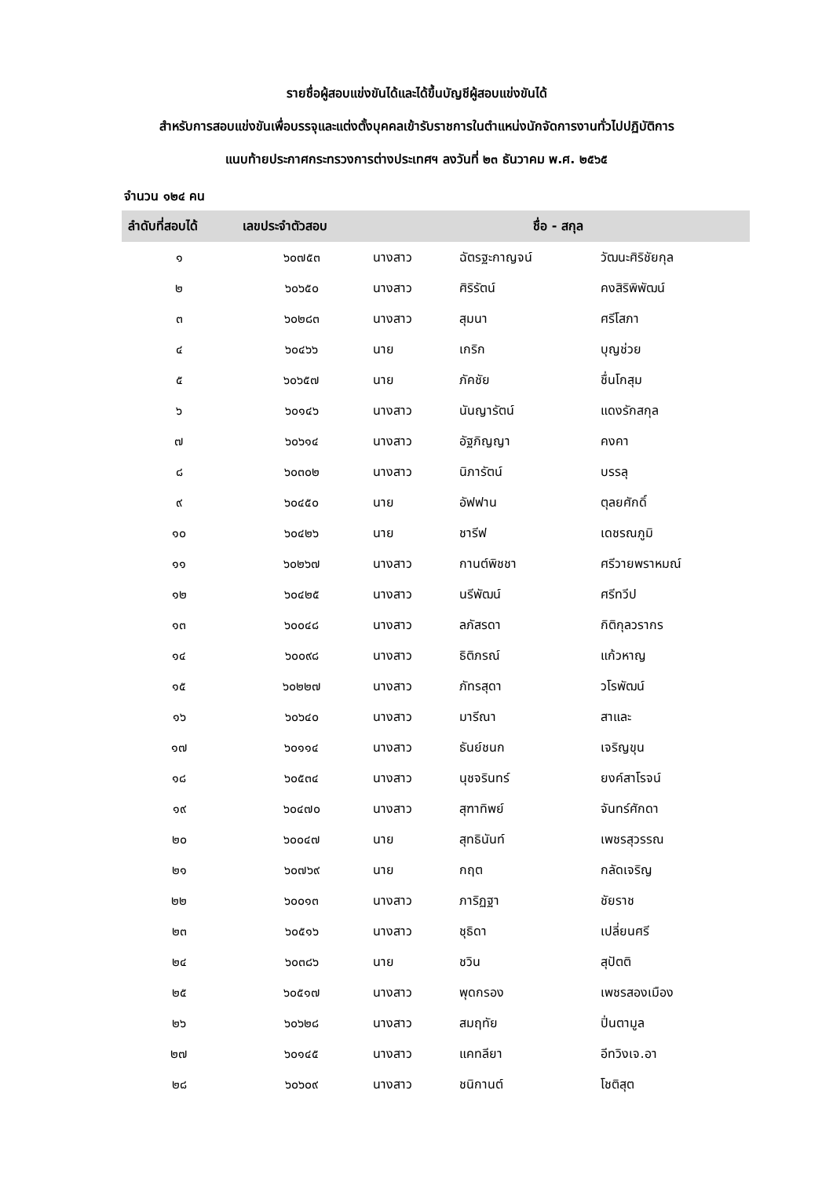รายชื่อผู้สอบแข่งขันได้และได้ขึ้นบัญชีผู้สอบแข่งขันได้
สำหรับการสอบแข่งขันเพื่อบรรจุและแต่งตั้งบุคคลเข้ารับราชการในตำแหน่งนักจัดการงานทั่วไปปฏิบัติการ
แนบท้ายประกาศกระทรวงการต่างประเทศฯ ลงวันที่ ๒๓ ธันวาคม พ.ศ. ๒๕๖๕
จำนวน ๑๒๔ คน
| ลำดับที่สอบได้ | เลขประจำตัวสอบ | ชื่อ - สกุล | | |
| --- | --- | --- | --- | --- |
| ๑ | ๖๐๗๕๓ | นางสาว | ฉัตรฐะกาญจน์ | วัฒนะศิริชัยกุล |
| ๒ | ๖๐๖๕๐ | นางสาว | ศิริรัตน์ | คงสิริพิพัฒน์ |
| ๓ | ๖๐๒๘๓ | นางสาว | สุมนา | ศรีโสภา |
| ๔ | ๖๐๔๖๖ | นาย | เกริก | บุญช่วย |
| ๕ | ๖๐๖๕๗ | นาย | ภัคชัย | ชื่นโกสุม |
| ๖ | ๖๐๑๔๖ | นางสาว | นันญารัตน์ | แดงรักสกุล |
| ๗ | ๖๐๖๑๔ | นางสาว | อัฐภิญญา | คงคา |
| ๘ | ๖๐๓๐๒ | นางสาว | นิภารัตน์ | บรรลุ |
| ๙ | ๖๐๔๕๐ | นาย | อัฟฟาน | ตุลยศักดิ์ |
| ๑๐ | ๖๐๔๒๖ | นาย | ชารีฟ | เดชรณภูมิ |
| ๑๑ | ๖๐๒๖๗ | นางสาว | กานต์พิชชา | ศรีวายพราหมณ์ |
| ๑๒ | ๖๐๔๒๕ | นางสาว | นรีพัฒน์ | ศรีทวีป |
| ๑๓ | ๖๐๐๔๘ | นางสาว | ลภัสรดา | กิติกุลวรากร |
| ๑๔ | ๖๐๐๙๘ | นางสาว | ธิติภรณ์ | แก้วหาญ |
| ๑๕ | ๖๐๒๒๗ | นางสาว | ภัทรสุดา | วโรพัฒน์ |
| ๑๖ | ๖๐๖๔๐ | นางสาว | มารีณา | สาและ |
| ๑๗ | ๖๐๑๑๔ | นางสาว | ธันย์ชนก | เจริญขุน |
| ๑๘ | ๖๐๕๓๔ | นางสาว | นุชจรินทร์ | ยงค์สาโรจน์ |
| ๑๙ | ๖๐๔๗๐ | นางสาว | สุฑาทิพย์ | จันทร์ศักดา |
| ๒๐ | ๖๐๐๔๗ | นาย | สุทธินันท์ | เพชรสุวรรณ |
| ๒๑ | ๖๐๗๖๙ | นาย | กฤต | กลัดเจริญ |
| ๒๒ | ๖๐๐๑๓ | นางสาว | ภาริฏฐา | ชัยราช |
| ๒๓ | ๖๐๕๑๖ | นางสาว | ชุธิดา | เปลี่ยนศรี |
| ๒๔ | ๖๐๓๘๖ | นาย | ชวิน | สุปัตติ |
| ๒๕ | ๖๐๕๑๗ | นางสาว | พุดกรอง | เพชรสองเมือง |
| ๒๖ | ๖๐๖๒๘ | นางสาว | สมฤทัย | ปิ่นตามูล |
| ๒๗ | ๖๐๑๔๕ | นางสาว | แคทลียา | อีทวิงเจ.อา |
| ๒๘ | ๖๐๖๐๙ | นางสาว | ชนิกานต์ | โชติสุต |